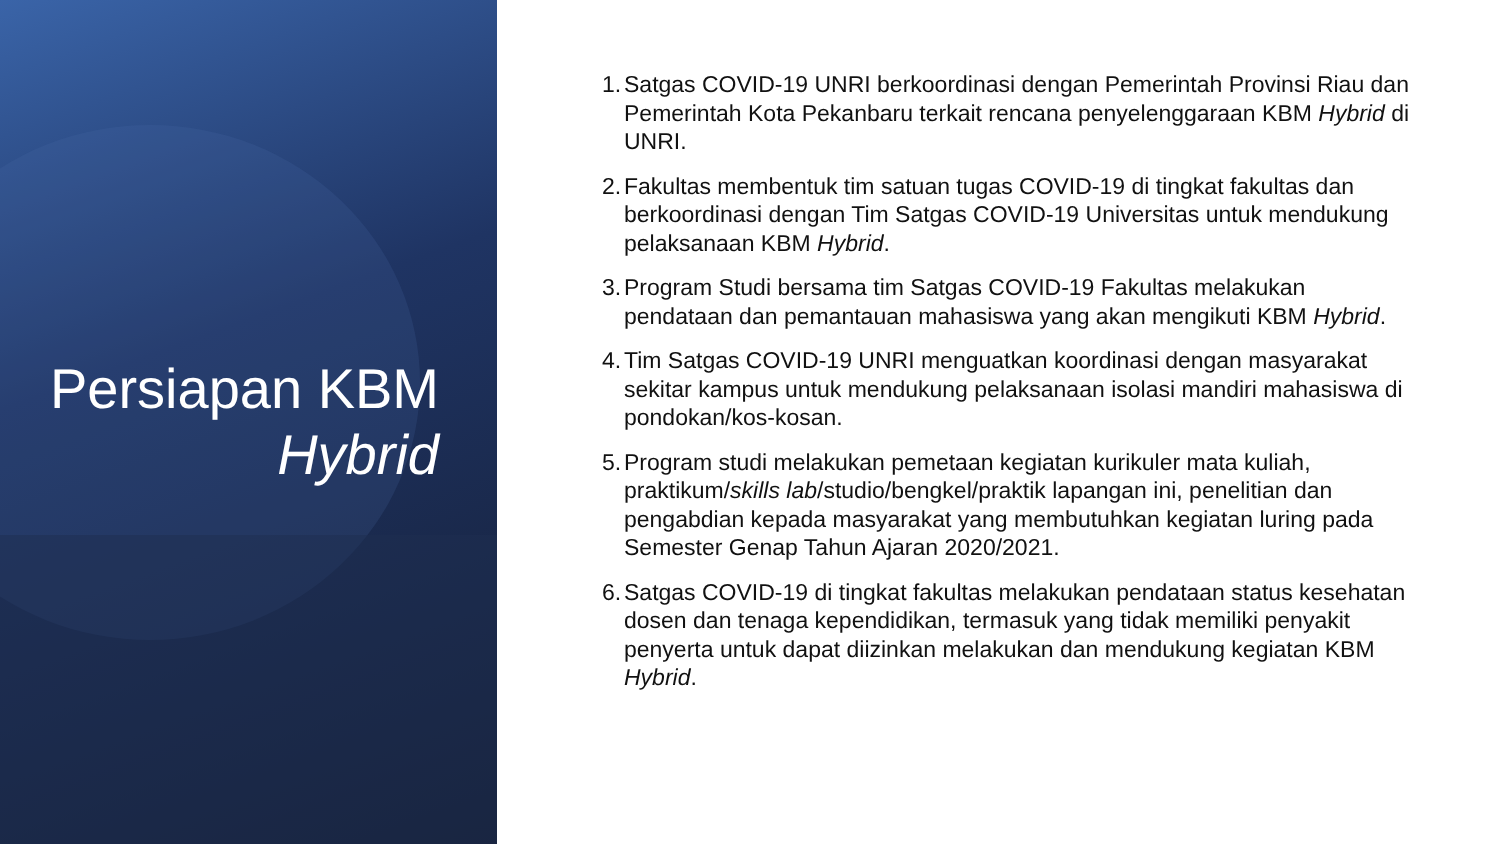Persiapan KBM
Hybrid
1. Satgas COVID-19 UNRI berkoordinasi dengan Pemerintah Provinsi Riau dan Pemerintah Kota Pekanbaru terkait rencana penyelenggaraan KBM Hybrid di UNRI.
2. Fakultas membentuk tim satuan tugas COVID-19 di tingkat fakultas dan berkoordinasi dengan Tim Satgas COVID-19 Universitas untuk mendukung pelaksanaan KBM Hybrid.
3. Program Studi bersama tim Satgas COVID-19 Fakultas melakukan pendataan dan pemantauan mahasiswa yang akan mengikuti KBM Hybrid.
4. Tim Satgas COVID-19 UNRI menguatkan koordinasi dengan masyarakat sekitar kampus untuk mendukung pelaksanaan isolasi mandiri mahasiswa di pondokan/kos-kosan.
5. Program studi melakukan pemetaan kegiatan kurikuler mata kuliah, praktikum/skills lab/studio/bengkel/praktik lapangan ini, penelitian dan pengabdian kepada masyarakat yang membutuhkan kegiatan luring pada Semester Genap Tahun Ajaran 2020/2021.
6. Satgas COVID-19 di tingkat fakultas melakukan pendataan status kesehatan dosen dan tenaga kependidikan, termasuk yang tidak memiliki penyakit penyerta untuk dapat diizinkan melakukan dan mendukung kegiatan KBM Hybrid.